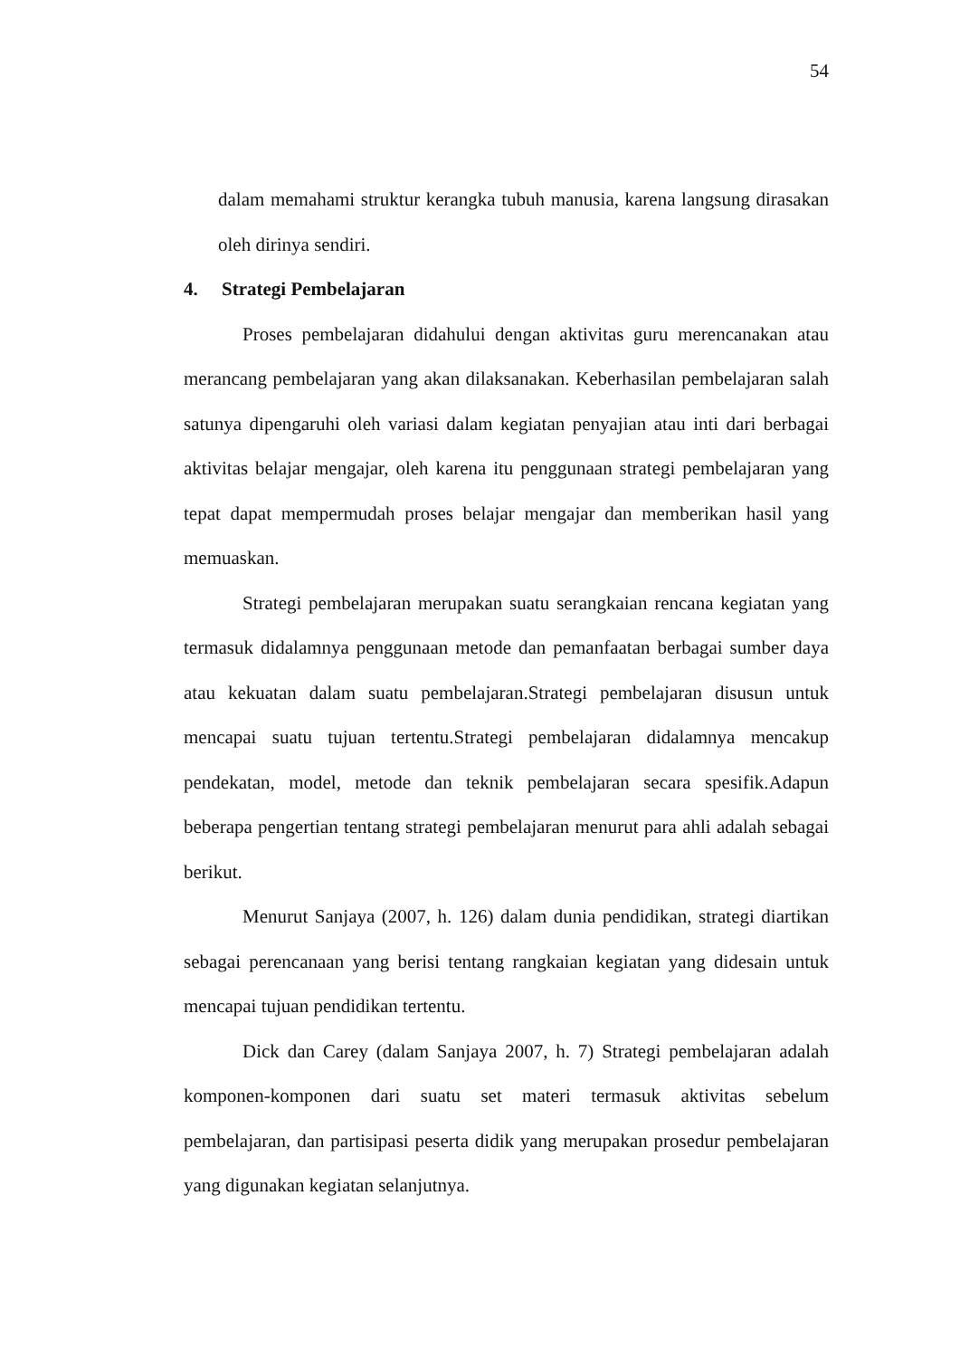54
dalam memahami struktur kerangka tubuh manusia, karena langsung dirasakan oleh dirinya sendiri.
4. Strategi Pembelajaran
Proses pembelajaran didahului dengan aktivitas guru merencanakan atau merancang pembelajaran yang akan dilaksanakan. Keberhasilan pembelajaran salah satunya dipengaruhi oleh variasi dalam kegiatan penyajian atau inti dari berbagai aktivitas belajar mengajar, oleh karena itu penggunaan strategi pembelajaran yang tepat dapat mempermudah proses belajar mengajar dan memberikan hasil yang memuaskan.
Strategi pembelajaran merupakan suatu serangkaian rencana kegiatan yang termasuk didalamnya penggunaan metode dan pemanfaatan berbagai sumber daya atau kekuatan dalam suatu pembelajaran.Strategi pembelajaran disusun untuk mencapai suatu tujuan tertentu.Strategi pembelajaran didalamnya mencakup pendekatan, model, metode dan teknik pembelajaran secara spesifik.Adapun beberapa pengertian tentang strategi pembelajaran menurut para ahli adalah sebagai berikut.
Menurut Sanjaya (2007, h. 126) dalam dunia pendidikan, strategi diartikan sebagai perencanaan yang berisi tentang rangkaian kegiatan yang didesain untuk mencapai tujuan pendidikan tertentu.
Dick dan Carey (dalam Sanjaya 2007, h. 7) Strategi pembelajaran adalah komponen-komponen dari suatu set materi termasuk aktivitas sebelum pembelajaran, dan partisipasi peserta didik yang merupakan prosedur pembelajaran yang digunakan kegiatan selanjutnya.